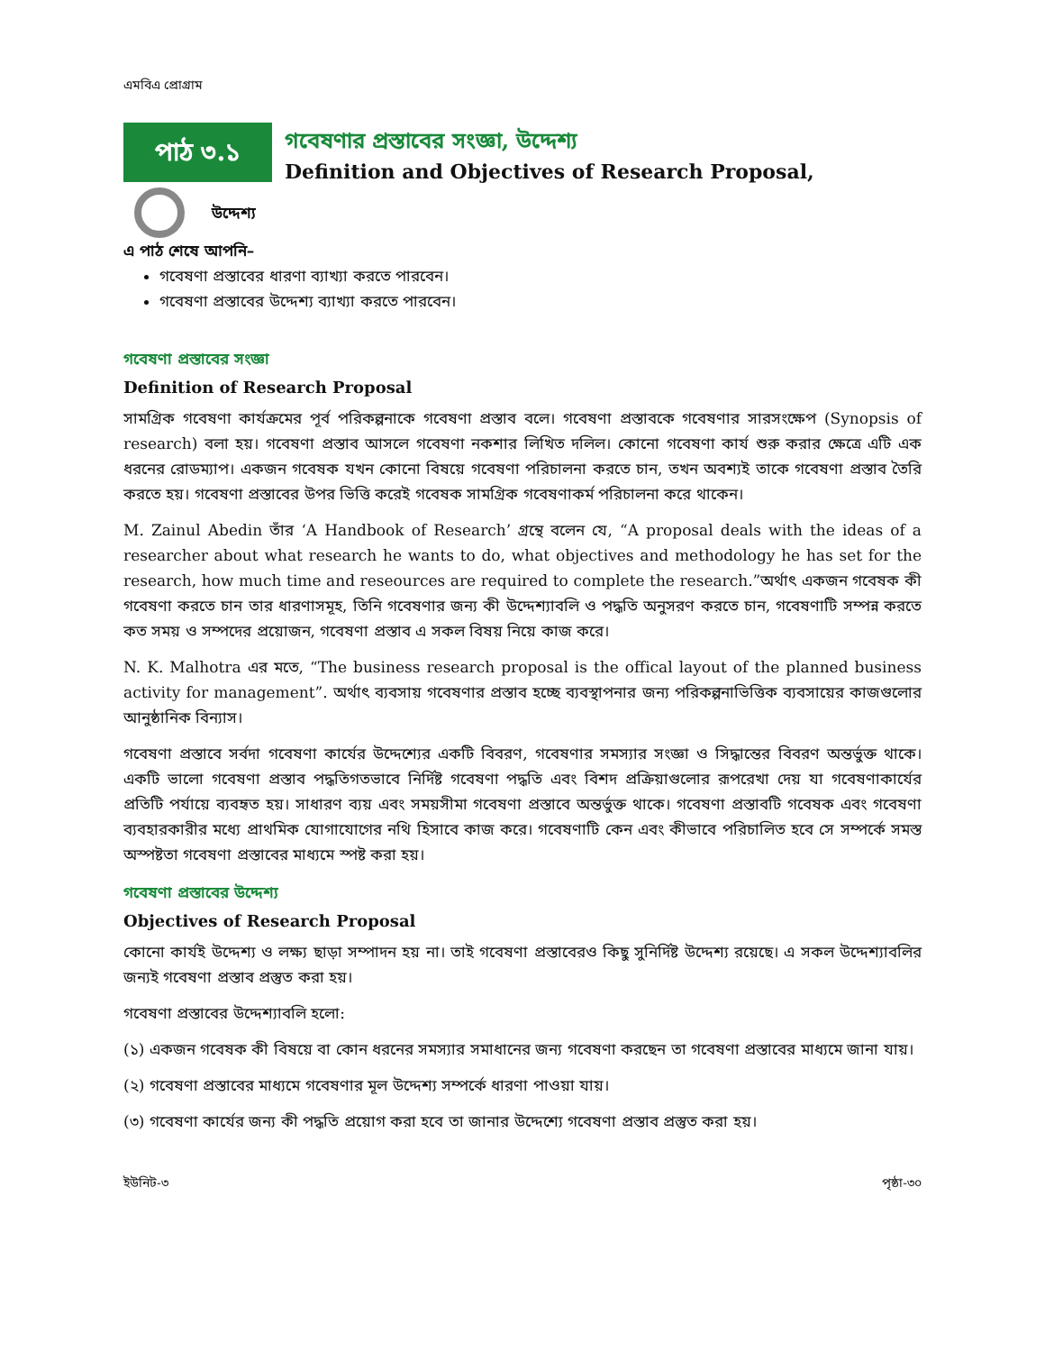এমবিএ প্রোগ্রাম
পাঠ ৩.১
গবেষণার প্রস্তাবের সংজ্ঞা, উদ্দেশ্য
Definition and Objectives of Research Proposal,
উদ্দেশ্য
এ পাঠ শেষে আপনি–
গবেষণা প্রস্তাবের ধারণা ব্যাখ্যা করতে পারবেন।
গবেষণা প্রস্তাবের উদ্দেশ্য ব্যাখ্যা করতে পারবেন।
গবেষণা প্রস্তাবের সংজ্ঞা
Definition of Research Proposal
সামগ্রিক গবেষণা কার্যক্রমের পূর্ব পরিকল্পনাকে গবেষণা প্রস্তাব বলে। গবেষণা প্রস্তাবকে গবেষণার সারসংক্ষেপ (Synopsis of research) বলা হয়। গবেষণা প্রস্তাব আসলে গবেষণা নকশার লিখিত দলিল। কোনো গবেষণা কার্য শুরু করার ক্ষেত্রে এটি এক ধরনের রোডম্যাপ। একজন গবেষক যখন কোনো বিষয়ে গবেষণা পরিচালনা করতে চান, তখন অবশ্যই তাকে গবেষণা প্রস্তাব তৈরি করতে হয়। গবেষণা প্রস্তাবের উপর ভিত্তি করেই গবেষক সামগ্রিক গবেষণাকর্ম পরিচালনা করে থাকেন।
M. Zainul Abedin তাঁর ‘A Handbook of Research’ গ্রন্থে বলেন যে, “A proposal deals with the ideas of a researcher about what research he wants to do, what objectives and methodology he has set for the research, how much time and reseources are required to complete the research.”অর্থাৎ একজন গবেষক কী গবেষণা করতে চান তার ধারণাসমূহ, তিনি গবেষণার জন্য কী উদ্দেশ্যাবলি ও পদ্ধতি অনুসরণ করতে চান, গবেষণাটি সম্পন্ন করতে কত সময় ও সম্পদের প্রয়োজন, গবেষণা প্রস্তাব এ সকল বিষয় নিয়ে কাজ করে।
N. K. Malhotra এর মতে, “The business research proposal is the offical layout of the planned business activity for management”. অর্থাৎ ব্যবসায় গবেষণার প্রস্তাব হচ্ছে ব্যবস্থাপনার জন্য পরিকল্পনাভিত্তিক ব্যবসায়ের কাজগুলোর আনুষ্ঠানিক বিন্যাস।
গবেষণা প্রস্তাবে সর্বদা গবেষণা কার্যের উদ্দেশ্যের একটি বিবরণ, গবেষণার সমস্যার সংজ্ঞা ও সিদ্ধান্তের বিবরণ অন্তর্ভুক্ত থাকে। একটি ভালো গবেষণা প্রস্তাব পদ্ধতিগতভাবে নির্দিষ্ট গবেষণা পদ্ধতি এবং বিশদ প্রক্রিয়াগুলোর রূপরেখা দেয় যা গবেষণাকার্যের প্রতিটি পর্যায়ে ব্যবহৃত হয়। সাধারণ ব্যয় এবং সময়সীমা গবেষণা প্রস্তাবে অন্তর্ভুক্ত থাকে। গবেষণা প্রস্তাবটি গবেষক এবং গবেষণা ব্যবহারকারীর মধ্যে প্রাথমিক যোগাযোগের নথি হিসাবে কাজ করে। গবেষণাটি কেন এবং কীভাবে পরিচালিত হবে সে সম্পর্কে সমস্ত অস্পষ্টতা গবেষণা প্রস্তাবের মাধ্যমে স্পষ্ট করা হয়।
গবেষণা প্রস্তাবের উদ্দেশ্য
Objectives of Research Proposal
কোনো কার্যই উদ্দেশ্য ও লক্ষ্য ছাড়া সম্পাদন হয় না। তাই গবেষণা প্রস্তাবেরও কিছু সুনির্দিষ্ট উদ্দেশ্য রয়েছে। এ সকল উদ্দেশ্যাবলির জন্যই গবেষণা প্রস্তাব প্রস্তুত করা হয়।
গবেষণা প্রস্তাবের উদ্দেশ্যাবলি হলো:
(১) একজন গবেষক কী বিষয়ে বা কোন ধরনের সমস্যার সমাধানের জন্য গবেষণা করছেন তা গবেষণা প্রস্তাবের মাধ্যমে জানা যায়।
(২) গবেষণা প্রস্তাবের মাধ্যমে গবেষণার মূল উদ্দেশ্য সম্পর্কে ধারণা পাওয়া যায়।
(৩) গবেষণা কার্যের জন্য কী পদ্ধতি প্রয়োগ করা হবে তা জানার উদ্দেশ্যে গবেষণা প্রস্তাব প্রস্তুত করা হয়।
ইউনিট-৩ পৃষ্ঠা-৩০